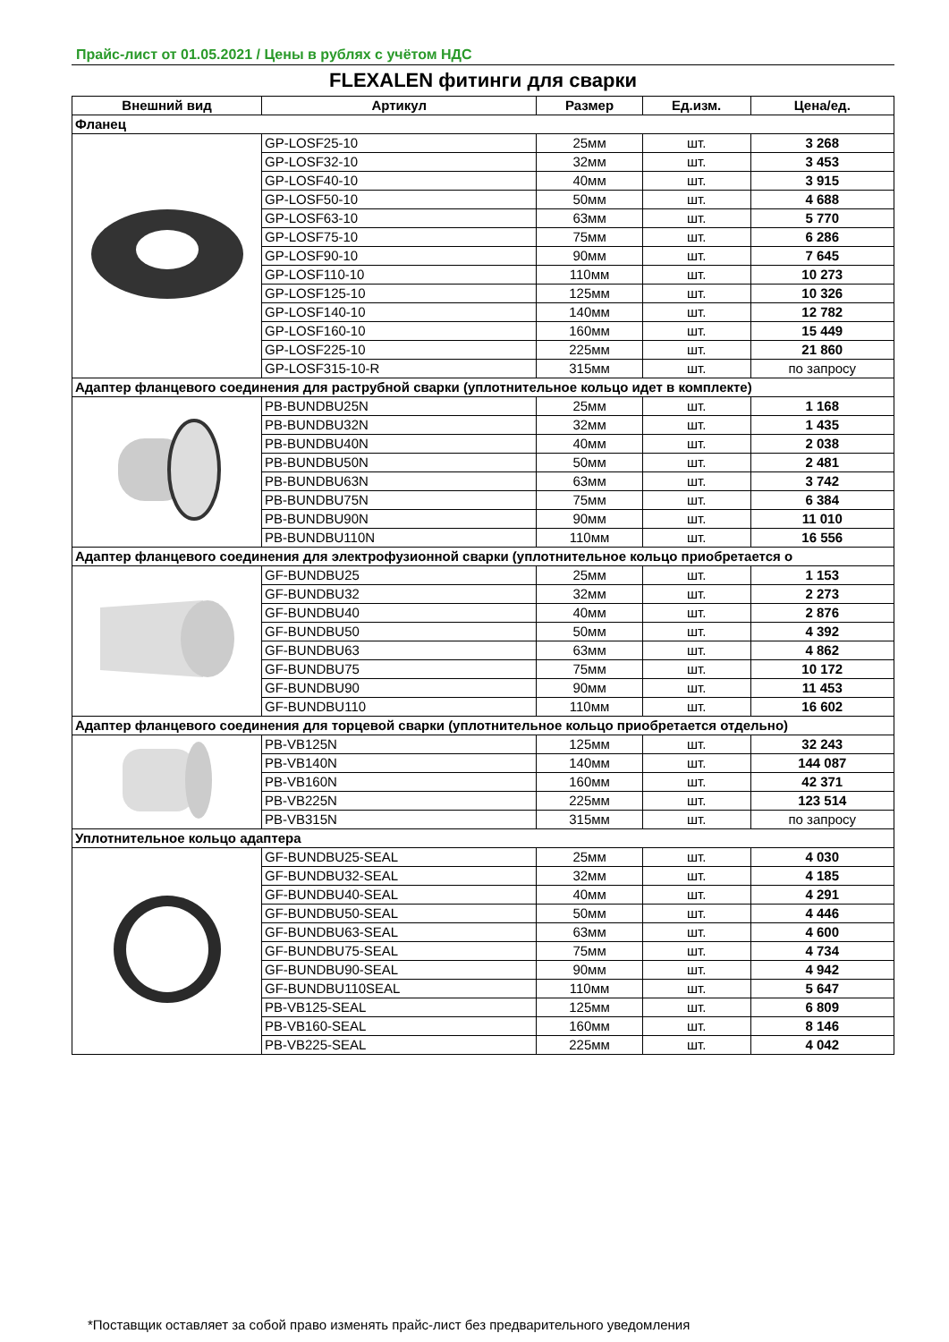Прайс-лист от 01.05.2021 / Цены в рублях с учётом НДС
FLEXALEN фитинги для сварки
| Внешний вид | Артикул | Размер | Ед.изм. | Цена/ед. |
| --- | --- | --- | --- | --- |
| Фланец | | | | |
| | GP-LOSF25-10 | 25мм | шт. | 3 268 |
| | GP-LOSF32-10 | 32мм | шт. | 3 453 |
| | GP-LOSF40-10 | 40мм | шт. | 3 915 |
| | GP-LOSF50-10 | 50мм | шт. | 4 688 |
| | GP-LOSF63-10 | 63мм | шт. | 5 770 |
| | GP-LOSF75-10 | 75мм | шт. | 6 286 |
| | GP-LOSF90-10 | 90мм | шт. | 7 645 |
| | GP-LOSF110-10 | 110мм | шт. | 10 273 |
| | GP-LOSF125-10 | 125мм | шт. | 10 326 |
| | GP-LOSF140-10 | 140мм | шт. | 12 782 |
| | GP-LOSF160-10 | 160мм | шт. | 15 449 |
| | GP-LOSF225-10 | 225мм | шт. | 21 860 |
| | GP-LOSF315-10-R | 315мм | шт. | по запросу |
| Адаптер фланцевого соединения для раструбной сварки (уплотнительное кольцо идет в комплекте) | | | | |
| | PB-BUNDBU25N | 25мм | шт. | 1 168 |
| | PB-BUNDBU32N | 32мм | шт. | 1 435 |
| | PB-BUNDBU40N | 40мм | шт. | 2 038 |
| | PB-BUNDBU50N | 50мм | шт. | 2 481 |
| | PB-BUNDBU63N | 63мм | шт. | 3 742 |
| | PB-BUNDBU75N | 75мм | шт. | 6 384 |
| | PB-BUNDBU90N | 90мм | шт. | 11 010 |
| | PB-BUNDBU110N | 110мм | шт. | 16 556 |
| Адаптер фланцевого соединения для электрофузионной сварки (уплотнительное кольцо приобретается о | | | | |
| | GF-BUNDBU25 | 25мм | шт. | 1 153 |
| | GF-BUNDBU32 | 32мм | шт. | 2 273 |
| | GF-BUNDBU40 | 40мм | шт. | 2 876 |
| | GF-BUNDBU50 | 50мм | шт. | 4 392 |
| | GF-BUNDBU63 | 63мм | шт. | 4 862 |
| | GF-BUNDBU75 | 75мм | шт. | 10 172 |
| | GF-BUNDBU90 | 90мм | шт. | 11 453 |
| | GF-BUNDBU110 | 110мм | шт. | 16 602 |
| Адаптер фланцевого соединения для торцевой сварки (уплотнительное кольцо приобретается отдельно) | | | | |
| | PB-VB125N | 125мм | шт. | 32 243 |
| | PB-VB140N | 140мм | шт. | 144 087 |
| | PB-VB160N | 160мм | шт. | 42 371 |
| | PB-VB225N | 225мм | шт. | 123 514 |
| | PB-VB315N | 315мм | шт. | по запросу |
| Уплотнительное кольцо адаптера | | | | |
| | GF-BUNDBU25-SEAL | 25мм | шт. | 4 030 |
| | GF-BUNDBU32-SEAL | 32мм | шт. | 4 185 |
| | GF-BUNDBU40-SEAL | 40мм | шт. | 4 291 |
| | GF-BUNDBU50-SEAL | 50мм | шт. | 4 446 |
| | GF-BUNDBU63-SEAL | 63мм | шт. | 4 600 |
| | GF-BUNDBU75-SEAL | 75мм | шт. | 4 734 |
| | GF-BUNDBU90-SEAL | 90мм | шт. | 4 942 |
| | GF-BUNDBU110SEAL | 110мм | шт. | 5 647 |
| | PB-VB125-SEAL | 125мм | шт. | 6 809 |
| | PB-VB160-SEAL | 160мм | шт. | 8 146 |
| | PB-VB225-SEAL | 225мм | шт. | 4 042 |
*Поставщик оставляет за собой право изменять прайс-лист без предварительного уведомления